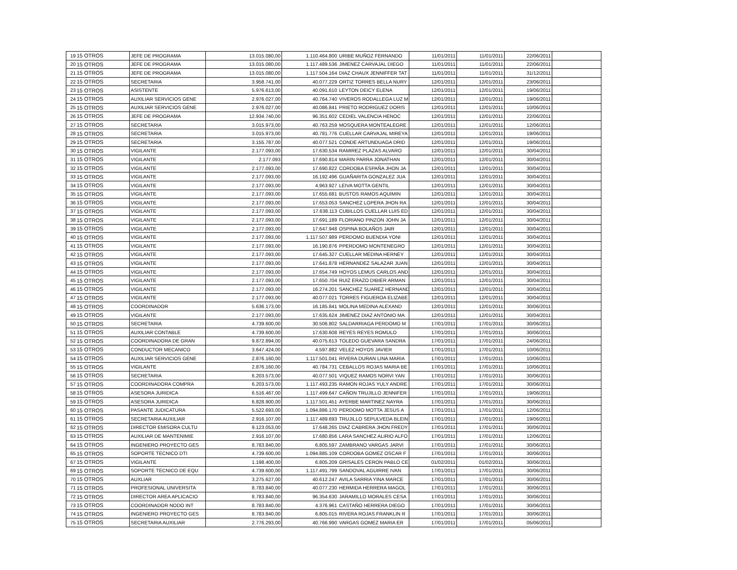| 19 | 15 OTROS | JEFE DE PROGRAMA | 13.015.080,00 | 1.110.464.800 | URIBE MUÑOZ FERNANDO | 11/01/2011 | 11/01/2011 | 22/06/2011 | |
| 20 | 15 OTROS | JEFE DE PROGRAMA | 13.015.080,00 | 1.117.489.536 | JIMENEZ CARVAJAL DIEGO | 11/01/2011 | 11/01/2011 | 22/06/2011 | |
| 21 | 15 OTROS | JEFE DE PROGRAMA | 13.015.080,00 | 1.117.504.164 | DIAZ CHAUX JENNIFFER TAT | 11/01/2011 | 11/01/2011 | 31/12/2011 | |
| 22 | 15 OTROS | SECRETARIA | 3.958.741,00 | 40.077.229 | ORTIZ TORRES BELLA NURY | 12/01/2011 | 12/01/2011 | 23/06/2011 | |
| 23 | 15 OTROS | ASISTENTE | 5.976.613,00 | 40.091.610 | LEYTON DEICY ELENA | 12/01/2011 | 12/01/2011 | 19/06/2011 | |
| 24 | 15 OTROS | AUXILIAR SERVICIOS GENE | 2.976.027,00 | 40.764.740 | VIVEROS RODALLEGA LUZ M | 12/01/2011 | 12/01/2011 | 19/06/2011 | |
| 25 | 15 OTROS | AUXILIAR SERVICIOS GENE | 2.976.027,00 | 40.086.841 | PRIETO RODRIGUEZ DORIS | 12/01/2011 | 12/01/2011 | 10/06/2011 | |
| 26 | 15 OTROS | JEFE DE PROGRAMA | 12.934.740,00 | 96.351.602 | CEDIEL VALENCIA HENOC | 12/01/2011 | 12/01/2011 | 22/06/2011 | |
| 27 | 15 OTROS | SECRETARIA | 3.015.973,00 | 40.763.259 | MOSQUERA MONTEALEGRE | 12/01/2011 | 12/01/2011 | 12/06/2011 | |
| 28 | 15 OTROS | SECRETARIA | 3.015.973,00 | 40.781.776 | CUELLAR CARVAJAL MIREYA | 12/01/2011 | 12/01/2011 | 19/06/2011 | |
| 29 | 15 OTROS | SECRETARIA | 3.155.787,00 | 40.077.521 | CONDE ARTUNDUAGA DRID | 12/01/2011 | 12/01/2011 | 19/06/2011 | |
| 30 | 15 OTROS | VIGILANTE | 2.177.093,00 | 17.630.534 | RAMIREZ PLAZAS ALVARO | 12/01/2011 | 12/01/2011 | 30/04/2011 | |
| 31 | 15 OTROS | VIGILANTE | 2.177.093 | 17.690.814 | MARIN PARRA JONATHAN | 12/01/2011 | 12/01/2011 | 30/04/2011 | |
| 32 | 15 OTROS | VIGILANTE | 2.177.093,00 | 17.690.822 | CORDOBA ESPAÑA JHON JA | 12/01/2011 | 12/01/2011 | 30/04/2011 | |
| 33 | 15 OTROS | VIGILANTE | 2.177.093,00 | 16.192.496 | GUAÑARITA GONZALEZ JUA | 12/01/2011 | 12/01/2011 | 30/04/2011 | |
| 34 | 15 OTROS | VIGILANTE | 2.177.093,00 | 4.963.927 | LEIVA MOTTA GENTIL | 12/01/2011 | 12/01/2011 | 30/04/2011 | |
| 35 | 15 OTROS | VIGILANTE | 2.177.093,00 | 17.655.681 | BUSTOS RAMOS AQUIMIN | 12/01/2011 | 12/01/2011 | 30/04/2011 | |
| 36 | 15 OTROS | VIGILANTE | 2.177.093,00 | 17.653.053 | SANCHEZ LOPERA JHON RA | 12/01/2011 | 12/01/2011 | 30/04/2011 | |
| 37 | 15 OTROS | VIGILANTE | 2.177.093,00 | 17.638.113 | CUBILLOS CUELLAR LUIS ED | 12/01/2011 | 12/01/2011 | 30/04/2011 | |
| 38 | 15 OTROS | VIGILANTE | 2.177.093,00 | 17.691.189 | FLORIANO PINZON JOHN JA | 12/01/2011 | 12/01/2011 | 30/04/2011 | |
| 39 | 15 OTROS | VIGILANTE | 2.177.093,00 | 17.647.948 | OSPINA BOLAÑOS JAIR | 12/01/2011 | 12/01/2011 | 30/04/2011 | |
| 40 | 15 OTROS | VIGILANTE | 2.177.093,00 | 1.117.507.989 | PERDOMO BUENDIA YONI | 12/01/2011 | 12/01/2011 | 30/04/2011 | |
| 41 | 15 OTROS | VIGILANTE | 2.177.093,00 | 16.190.876 | PPERDOMO MONTENEGRO | 12/01/2011 | 12/01/2011 | 30/04/2011 | |
| 42 | 15 OTROS | VIGILANTE | 2.177.093,00 | 17.645.327 | CUELLAR MEDINA HERNEY | 12/01/2011 | 12/01/2011 | 30/04/2011 | |
| 43 | 15 OTROS | VIGILANTE | 2.177.093,00 | 17.641.878 | HERNANDEZ SALAZAR JUAN | 12/01/2011 | 12/01/2011 | 30/04/2011 | |
| 44 | 15 OTROS | VIGILANTE | 2.177.093,00 | 17.654.749 | HOYOS LEMUS CARLOS AND | 12/01/2011 | 12/01/2011 | 30/04/2011 | |
| 45 | 15 OTROS | VIGILANTE | 2.177.093,00 | 17.650.704 | RUIZ ERAZO DIBIER ARMAN | 12/01/2011 | 12/01/2011 | 30/04/2011 | |
| 46 | 15 OTROS | VIGILANTE | 2.177.093,00 | 16.274.201 | SANCHEZ SUAREZ HERNAND | 12/01/2011 | 12/01/2011 | 30/04/2011 | |
| 47 | 15 OTROS | VIGILANTE | 2.177.093,00 | 40.077.021 | TORRES FIGUEROA ELIZABE | 12/01/2011 | 12/01/2011 | 30/04/2011 | |
| 48 | 15 OTROS | COORDINADOR | 5.636.173,00 | 16.185.841 | MOLINA MEDINA ALEXAND | 12/01/2011 | 12/01/2011 | 30/06/2011 | |
| 49 | 15 OTROS | VIGILANTE | 2.177.093,00 | 17.635.624 | JIMENEZ DIAZ ANTONIO MA | 12/01/2011 | 12/01/2011 | 30/04/2011 | |
| 50 | 15 OTROS | SECRETARIA | 4.739.600,00 | 30.506.802 | SALDARRIAGA PERDOMO M | 17/01/2011 | 17/01/2011 | 30/06/2011 | |
| 51 | 15 OTROS | AUXILIAR CONTABLE | 4.739.600,00 | 17.630.608 | REYES REYES ROMULO | 17/01/2011 | 17/01/2011 | 30/06/2011 | |
| 52 | 15 OTROS | COORDINADORA DE GRAN | 9.872.894,00 | 40.075.613 | TOLEDO GUEVARA SANDRA | 17/01/2011 | 17/01/2011 | 24/06/2011 | |
| 53 | 15 OTROS | CONDUCTOR MECANICO | 3.647.424,00 | 4.597.882 | VELEZ HOYOS JAVIER | 17/01/2011 | 17/01/2011 | 10/06/2011 | |
| 54 | 15 OTROS | AUXILIAR SERVICIOS GENE | 2.876.160,00 | 1.117.501.041 | RIVERA DURAN LINA MARIA | 17/01/2011 | 17/01/2011 | 10/06/2011 | |
| 55 | 15 OTROS | VIGILANTE | 2.876.160,00 | 40.784.731 | CEBALLOS ROJAS MARIA BE | 17/01/2011 | 17/01/2011 | 10/06/2011 | |
| 56 | 15 OTROS | SECRETARIA | 6.203.573,00 | 40.077.501 | VIQUEZ RAMOS NORVI YAN | 17/01/2011 | 17/01/2011 | 30/06/2011 | |
| 57 | 15 OTROS | COORDINADORA COMPRA | 6.203.573,00 | 1.117.493.235 | RAMON ROJAS YULY ANDRE | 17/01/2011 | 17/01/2011 | 30/06/2011 | |
| 58 | 15 OTROS | ASESORA JURIDICA | 6.516.467,00 | 1.117.499.647 | CAÑON TRUJILLO JENNIFER | 17/01/2011 | 17/01/2011 | 19/06/2011 | |
| 59 | 15 OTROS | ASESORA JURIDICA | 6.828.900,00 | 1.117.501.451 | AYERBE MARTINEZ NAYRA | 17/01/2011 | 17/01/2011 | 30/06/2011 | |
| 60 | 15 OTROS | PASANTE JUDICATURA | 5.522.693,00 | 1.094.886.170 | PERDOMO MOTTA JESUS A | 17/01/2011 | 17/01/2011 | 12/06/2011 | |
| 61 | 15 OTROS | SECRETARIA AUXILIAR | 2.916.107,00 | 1.117.489.693 | TRUJILLO SEPULVEDA BLEIN | 17/01/2011 | 17/01/2011 | 19/06/2011 | |
| 62 | 15 OTROS | DIRECTOR EMISORA CULTU | 9.123.053,00 | 17.648.265 | DIAZ CABRERA JHON FREDY | 17/01/2011 | 17/01/2011 | 30/06/2011 | |
| 63 | 15 OTROS | AUXILIAR DE MANTENIMIE | 2.916.107,00 | 17.680.856 | LARA SANCHEZ ALIRIO ALFO | 17/01/2011 | 17/01/2011 | 12/06/2011 | |
| 64 | 15 OTROS | INGENIERO PROYECTO GES | 8.783.840,00 | 6.805.597 | ZAMBRANO VARGAS JARVI | 17/01/2011 | 17/01/2011 | 30/06/2011 | |
| 65 | 15 OTROS | SOPORTE TECNICO DTI | 4.739.600,00 | 1.094.885.109 | CORDOBA GOMEZ OSCAR F | 17/01/2011 | 17/01/2011 | 30/06/2011 | |
| 67 | 15 OTROS | VIGILANTE | 1.198.400,00 | 6.805.209 | GRISALES CERON PABLO CE | 01/02/2011 | 01/02/2011 | 30/06/2011 | |
| 69 | 15 OTROS | SOPORTE TECNICO DE EQU | 4.739.600,00 | 1.117.491.799 | SANDOVAL AGUIRRE IVAN | 17/01/2011 | 17/01/2011 | 30/06/2011 | |
| 70 | 15 OTROS | AUXLIAR | 3.275.627,00 | 40.612.247 | AVILA SARRIA YINA MARCE | 17/01/2011 | 17/01/2011 | 30/06/2011 | |
| 71 | 15 OTROS | PROFESIONAL UNIVERSITA | 8.783.840,00 | 40.077.230 | HERMIDA HERRERA MAGOL | 17/01/2011 | 17/01/2011 | 30/06/2011 | |
| 72 | 15 OTROS | DIRECTOR AREA APLICACIO | 8.783.840,00 | 96.354.630 | JARAMILLO MORALES CESA | 17/01/2011 | 17/01/2011 | 30/06/2011 | |
| 73 | 15 OTROS | COORDINADOR NODO INT | 8.783.840,00 | 4.376.961 | CASTAÑO HERRERA DIEGO | 17/01/2011 | 17/01/2011 | 30/06/2011 | |
| 74 | 15 OTROS | INGENIERO PROYECTO GES | 8.783.840,00 | 6.805.015 | RIVERA ROJAS FRANKLIN R | 17/01/2011 | 17/01/2011 | 30/06/2011 | |
| 75 | 15 OTROS | SECRETARIA AUXILIAR | 2.776.293,00 | 40.766.990 | VARGAS GOMEZ MARIA ER | 17/01/2011 | 17/01/2011 | 05/06/2011 | |